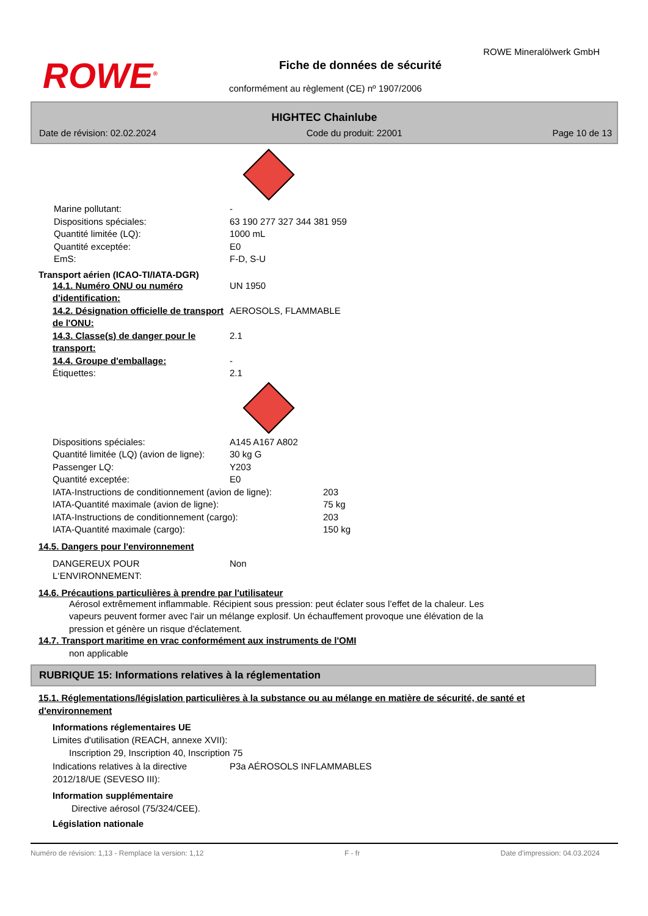ROWE<sup>®</sup>
ROWE Mineralölwerk GmbH
Fiche de données de sécurité
conformément au règlement (CE) nº 1907/2006
HIGHTEC Chainlube
Date de révision: 02.02.2024 Code du produit: 22001 Page 10 de 13
Marine pollutant: -
Dispositions spéciales: 63 190 277 327 344 381 959
Quantité limitée (LQ): 1000 mL
Quantité exceptée: E0
EmS: F-D, S-U
Transport aérien (ICAO-TI/IATA-DGR)
14.1. Numéro ONU ou numéro d'identification:
UN 1950
14.2. Désignation officielle de transport de l'ONU:
AEROSOLS, FLAMMABLE
14.3. Classe(s) de danger pour le transport:
2.1
14.4. Groupe d'emballage: -
Étiquettes: 2.1
Dispositions spéciales: A145 A167 A802
Quantité limitée (LQ) (avion de ligne):
30 kg G
Passenger LQ: Y203
Quantité exceptée: E0
IATA-Instructions de conditionnement (avion de ligne):
203
IATA-Quantité maximale (avion de ligne): 75 kg
IATA-Instructions de conditionnement (cargo): 203
IATA-Quantité maximale (cargo): 150 kg
14.5. Dangers pour l'environnement
DANGEREUX POUR L‘ENVIRONNEMENT: Non
14.6. Précautions particulières à prendre par l'utilisateur
Aérosol extrêmement inflammable. Récipient sous pression: peut éclater sous l’effet de la chaleur. Les vapeurs peuvent former avec l'air un mélange explosif. Un échauffement provoque une élévation de la pression et génère un risque d'éclatement.
14.7. Transport maritime en vrac conformément aux instruments de l'OMI
non applicable
RUBRIQUE 15: Informations relatives à la réglementation
15.1. Réglementations/législation particulières à la substance ou au mélange en matière de sécurité, de santé et d'environnement
Informations réglementaires UE
Limites d'utilisation (REACH, annexe XVII):
Inscription 29, Inscription 40, Inscription 75
Indications relatives à la directive 2012/18/UE (SEVESO III):
P3a AÉROSOLS INFLAMMABLES
Information supplémentaire
Directive aérosol (75/324/CEE).
Législation nationale
Numéro de révision: 1,13 - Remplace la version: 1,12 F - fr Date d'impression: 04.03.2024